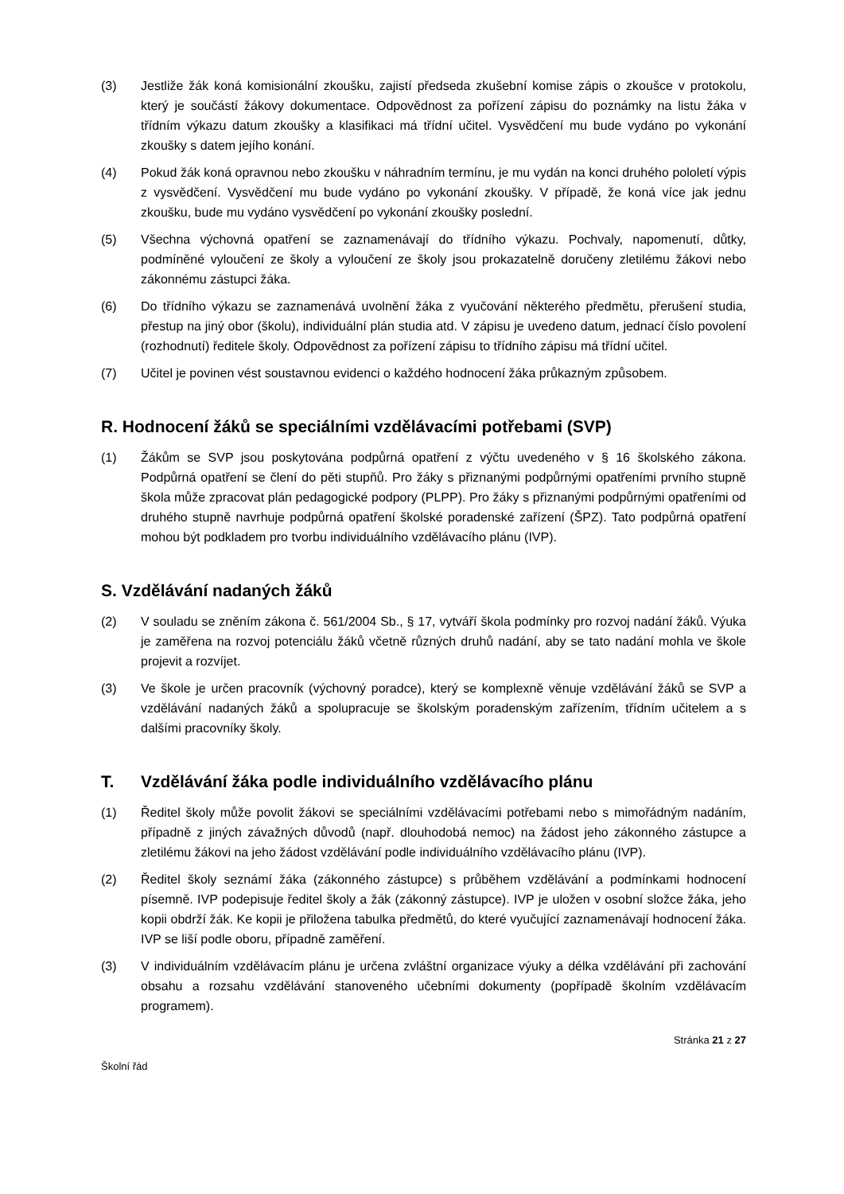(3) Jestliže žák koná komisionální zkoušku, zajistí předseda zkušební komise zápis o zkoušce v protokolu, který je součástí žákovy dokumentace. Odpovědnost za pořízení zápisu do poznámky na listu žáka v třídním výkazu datum zkoušky a klasifikaci má třídní učitel. Vysvědčení mu bude vydáno po vykonání zkoušky s datem jejího konání.
(4) Pokud žák koná opravnou nebo zkoušku v náhradním termínu, je mu vydán na konci druhého pololetí výpis z vysvědčení. Vysvědčení mu bude vydáno po vykonání zkoušky. V případě, že koná více jak jednu zkoušku, bude mu vydáno vysvědčení po vykonání zkoušky poslední.
(5) Všechna výchovná opatření se zaznamenávají do třídního výkazu. Pochvaly, napomenutí, důtky, podmíněné vyloučení ze školy a vyloučení ze školy jsou prokazatelně doručeny zletilému žákovi nebo zákonnému zástupci žáka.
(6) Do třídního výkazu se zaznamenává uvolnění žáka z vyučování některého předmětu, přerušení studia, přestup na jiný obor (školu), individuální plán studia atd. V zápisu je uvedeno datum, jednací číslo povolení (rozhodnutí) ředitele školy. Odpovědnost za pořízení zápisu to třídního zápisu má třídní učitel.
(7) Učitel je povinen vést soustavnou evidenci o každého hodnocení žáka průkazným způsobem.
R. Hodnocení žáků se speciálními vzdělávacími potřebami (SVP)
(1) Žákům se SVP jsou poskytována podpůrná opatření z výčtu uvedeného v § 16 školského zákona. Podpůrná opatření se člení do pěti stupňů. Pro žáky s přiznanými podpůrnými opatřeními prvního stupně škola může zpracovat plán pedagogické podpory (PLPP). Pro žáky s přiznanými podpůrnými opatřeními od druhého stupně navrhuje podpůrná opatření školské poradenské zařízení (ŠPZ). Tato podpůrná opatření mohou být podkladem pro tvorbu individuálního vzdělávacího plánu (IVP).
S. Vzdělávání nadaných žáků
(2) V souladu se zněním zákona č. 561/2004 Sb., § 17, vytváří škola podmínky pro rozvoj nadání žáků. Výuka je zaměřena na rozvoj potenciálu žáků včetně různých druhů nadání, aby se tato nadání mohla ve škole projevit a rozvíjet.
(3) Ve škole je určen pracovník (výchovný poradce), který se komplexně věnuje vzdělávání žáků se SVP a vzdělávání nadaných žáků a spolupracuje se školským poradenským zařízením, třídním učitelem a s dalšími pracovníky školy.
T. Vzdělávání žáka podle individuálního vzdělávacího plánu
(1) Ředitel školy může povolit žákovi se speciálními vzdělávacími potřebami nebo s mimořádným nadáním, případně z jiných závažných důvodů (např. dlouhodobá nemoc) na žádost jeho zákonného zástupce a zletilému žákovi na jeho žádost vzdělávání podle individuálního vzdělávacího plánu (IVP).
(2) Ředitel školy seznámí žáka (zákonného zástupce) s průběhem vzdělávání a podmínkami hodnocení písemně. IVP podepisuje ředitel školy a žák (zákonný zástupce). IVP je uložen v osobní složce žáka, jeho kopii obdrží žák. Ke kopii je přiložena tabulka předmětů, do které vyučující zaznamenávají hodnocení žáka. IVP se liší podle oboru, případně zaměření.
(3) V individuálním vzdělávacím plánu je určena zvláštní organizace výuky a délka vzdělávání při zachování obsahu a rozsahu vzdělávání stanoveného učebními dokumenty (popřípadě školním vzdělávacím programem).
Stránka 21 z 27
Školní řád